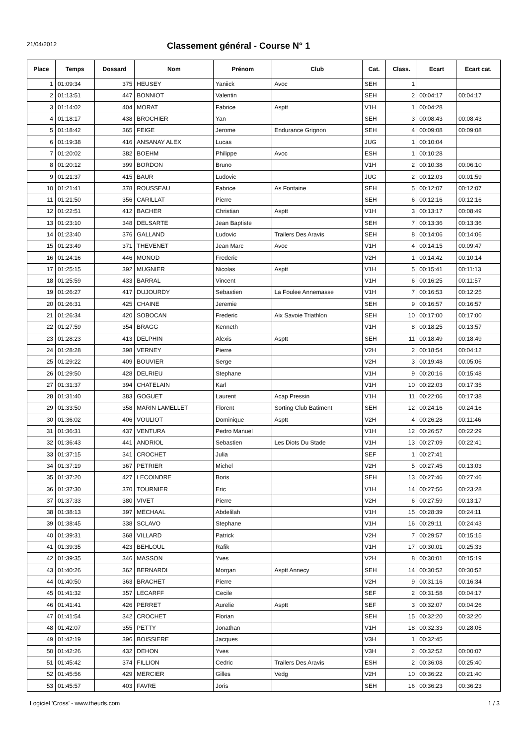21/04/2012
Classement général - Course N° 1
| Place | Temps | Dossard | Nom | Prénom | Club | Cat. | Class. | Ecart | Ecart cat. |
| --- | --- | --- | --- | --- | --- | --- | --- | --- | --- |
| 1 | 01:09:34 | 375 | HEUSEY | Yaniick | Avoc | SEH | 1 | | |
| 2 | 01:13:51 | 447 | BONNIOT | Valentin | | SEH | 2 | 00:04:17 | 00:04:17 |
| 3 | 01:14:02 | 404 | MORAT | Fabrice | Asptt | V1H | 1 | 00:04:28 | |
| 4 | 01:18:17 | 438 | BROCHIER | Yan | | SEH | 3 | 00:08:43 | 00:08:43 |
| 5 | 01:18:42 | 365 | FEIGE | Jerome | Endurance Grignon | SEH | 4 | 00:09:08 | 00:09:08 |
| 6 | 01:19:38 | 416 | ANSANAY ALEX | Lucas | | JUG | 1 | 00:10:04 | |
| 7 | 01:20:02 | 382 | BOEHM | Philippe | Avoc | ESH | 1 | 00:10:28 | |
| 8 | 01:20:12 | 399 | BORDON | Bruno | | V1H | 2 | 00:10:38 | 00:06:10 |
| 9 | 01:21:37 | 415 | BAUR | Ludovic | | JUG | 2 | 00:12:03 | 00:01:59 |
| 10 | 01:21:41 | 378 | ROUSSEAU | Fabrice | As Fontaine | SEH | 5 | 00:12:07 | 00:12:07 |
| 11 | 01:21:50 | 356 | CARILLAT | Pierre | | SEH | 6 | 00:12:16 | 00:12:16 |
| 12 | 01:22:51 | 412 | BACHER | Christian | Asptt | V1H | 3 | 00:13:17 | 00:08:49 |
| 13 | 01:23:10 | 348 | DELSARTE | Jean Baptiste | | SEH | 7 | 00:13:36 | 00:13:36 |
| 14 | 01:23:40 | 376 | GALLAND | Ludovic | Trailers Des Aravis | SEH | 8 | 00:14:06 | 00:14:06 |
| 15 | 01:23:49 | 371 | THEVENET | Jean Marc | Avoc | V1H | 4 | 00:14:15 | 00:09:47 |
| 16 | 01:24:16 | 446 | MONOD | Frederic | | V2H | 1 | 00:14:42 | 00:10:14 |
| 17 | 01:25:15 | 392 | MUGNIER | Nicolas | Asptt | V1H | 5 | 00:15:41 | 00:11:13 |
| 18 | 01:25:59 | 433 | BARRAL | Vincent | | V1H | 6 | 00:16:25 | 00:11:57 |
| 19 | 01:26:27 | 417 | DUJOURDY | Sebastien | La Foulee Annemasse | V1H | 7 | 00:16:53 | 00:12:25 |
| 20 | 01:26:31 | 425 | CHAINE | Jeremie | | SEH | 9 | 00:16:57 | 00:16:57 |
| 21 | 01:26:34 | 420 | SOBOCAN | Frederic | Aix Savoie Triathlon | SEH | 10 | 00:17:00 | 00:17:00 |
| 22 | 01:27:59 | 354 | BRAGG | Kenneth | | V1H | 8 | 00:18:25 | 00:13:57 |
| 23 | 01:28:23 | 413 | DELPHIN | Alexis | Asptt | SEH | 11 | 00:18:49 | 00:18:49 |
| 24 | 01:28:28 | 398 | VERNEY | Pierre | | V2H | 2 | 00:18:54 | 00:04:12 |
| 25 | 01:29:22 | 409 | BOUVIER | Serge | | V2H | 3 | 00:19:48 | 00:05:06 |
| 26 | 01:29:50 | 428 | DELRIEU | Stephane | | V1H | 9 | 00:20:16 | 00:15:48 |
| 27 | 01:31:37 | 394 | CHATELAIN | Karl | | V1H | 10 | 00:22:03 | 00:17:35 |
| 28 | 01:31:40 | 383 | GOGUET | Laurent | Acap Pressin | V1H | 11 | 00:22:06 | 00:17:38 |
| 29 | 01:33:50 | 358 | MARIN LAMELLET | Florent | Sorting Club Batiment | SEH | 12 | 00:24:16 | 00:24:16 |
| 30 | 01:36:02 | 406 | VOULIOT | Dominique | Asptt | V2H | 4 | 00:26:28 | 00:11:46 |
| 31 | 01:36:31 | 437 | VENTURA | Pedro Manuel | | V1H | 12 | 00:26:57 | 00:22:29 |
| 32 | 01:36:43 | 441 | ANDRIOL | Sebastien | Les Diots Du Stade | V1H | 13 | 00:27:09 | 00:22:41 |
| 33 | 01:37:15 | 341 | CROCHET | Julia | | SEF | 1 | 00:27:41 | |
| 34 | 01:37:19 | 367 | PETRIER | Michel | | V2H | 5 | 00:27:45 | 00:13:03 |
| 35 | 01:37:20 | 427 | LECOINDRE | Boris | | SEH | 13 | 00:27:46 | 00:27:46 |
| 36 | 01:37:30 | 370 | TOURNIER | Eric | | V1H | 14 | 00:27:56 | 00:23:28 |
| 37 | 01:37:33 | 380 | VIVET | Pierre | | V2H | 6 | 00:27:59 | 00:13:17 |
| 38 | 01:38:13 | 397 | MECHAAL | Abdelilah | | V1H | 15 | 00:28:39 | 00:24:11 |
| 39 | 01:38:45 | 338 | SCLAVO | Stephane | | V1H | 16 | 00:29:11 | 00:24:43 |
| 40 | 01:39:31 | 368 | VILLARD | Patrick | | V2H | 7 | 00:29:57 | 00:15:15 |
| 41 | 01:39:35 | 423 | BEHLOUL | Rafik | | V1H | 17 | 00:30:01 | 00:25:33 |
| 42 | 01:39:35 | 346 | MASSON | Yves | | V2H | 8 | 00:30:01 | 00:15:19 |
| 43 | 01:40:26 | 362 | BERNARDI | Morgan | Asptt Annecy | SEH | 14 | 00:30:52 | 00:30:52 |
| 44 | 01:40:50 | 363 | BRACHET | Pierre | | V2H | 9 | 00:31:16 | 00:16:34 |
| 45 | 01:41:32 | 357 | LECARFF | Cecile | | SEF | 2 | 00:31:58 | 00:04:17 |
| 46 | 01:41:41 | 426 | PERRET | Aurelie | Asptt | SEF | 3 | 00:32:07 | 00:04:26 |
| 47 | 01:41:54 | 342 | CROCHET | Florian | | SEH | 15 | 00:32:20 | 00:32:20 |
| 48 | 01:42:07 | 355 | PETTY | Jonathan | | V1H | 18 | 00:32:33 | 00:28:05 |
| 49 | 01:42:19 | 396 | BOISSIERE | Jacques | | V3H | 1 | 00:32:45 | |
| 50 | 01:42:26 | 432 | DEHON | Yves | | V3H | 2 | 00:32:52 | 00:00:07 |
| 51 | 01:45:42 | 374 | FILLION | Cedric | Trailers Des Aravis | ESH | 2 | 00:36:08 | 00:25:40 |
| 52 | 01:45:56 | 429 | MERCIER | Gilles | Vedg | V2H | 10 | 00:36:22 | 00:21:40 |
| 53 | 01:45:57 | 403 | FAVRE | Joris | | SEH | 16 | 00:36:23 | 00:36:23 |
Logiciel 'Cross' - www.theuds.com 1 / 3